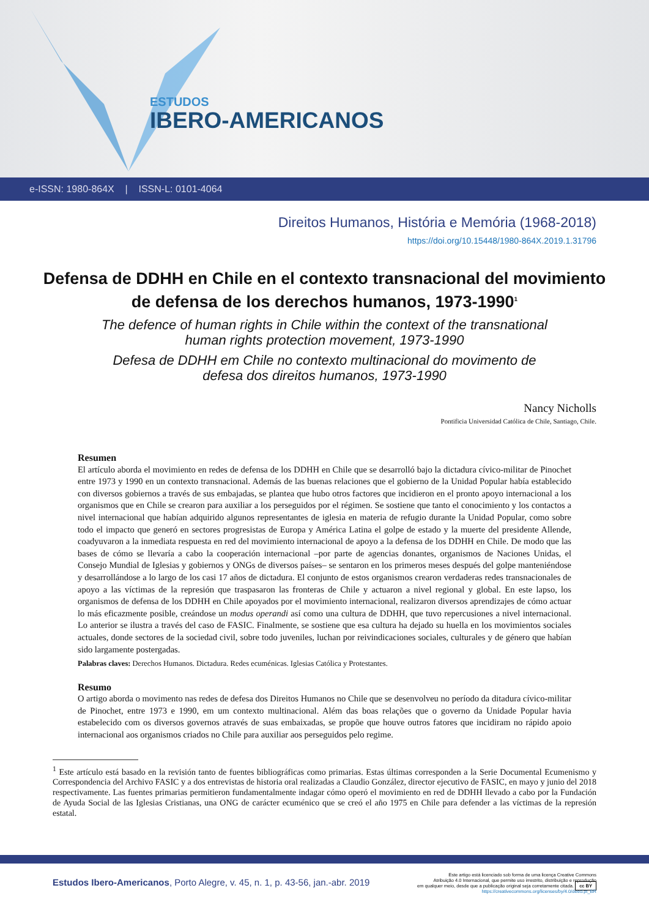ESTUDOS
IBERO-AMERICANOS
e-ISSN: 1980-864X | ISSN-L: 0101-4064
Direitos Humanos, História e Memória (1968-2018)
https://doi.org/10.15448/1980-864X.2019.1.31796
Defensa de DDHH en Chile en el contexto transnacional del movimiento de defensa de los derechos humanos, 1973-1990<sup>1</sup>
The defence of human rights in Chile within the context of the transnational human rights protection movement, 1973-1990
Defesa de DDHH em Chile no contexto multinacional do movimento de defesa dos direitos humanos, 1973-1990
Nancy Nicholls
Pontificia Universidad Católica de Chile, Santiago, Chile.
Resumen
El artículo aborda el movimiento en redes de defensa de los DDHH en Chile que se desarrolló bajo la dictadura cívico-militar de Pinochet entre 1973 y 1990 en un contexto transnacional. Además de las buenas relaciones que el gobierno de la Unidad Popular había establecido con diversos gobiernos a través de sus embajadas, se plantea que hubo otros factores que incidieron en el pronto apoyo internacional a los organismos que en Chile se crearon para auxiliar a los perseguidos por el régimen. Se sostiene que tanto el conocimiento y los contactos a nivel internacional que habían adquirido algunos representantes de iglesia en materia de refugio durante la Unidad Popular, como sobre todo el impacto que generó en sectores progresistas de Europa y América Latina el golpe de estado y la muerte del presidente Allende, coadyuvaron a la inmediata respuesta en red del movimiento internacional de apoyo a la defensa de los DDHH en Chile. De modo que las bases de cómo se llevaría a cabo la cooperación internacional –por parte de agencias donantes, organismos de Naciones Unidas, el Consejo Mundial de Iglesias y gobiernos y ONGs de diversos países– se sentaron en los primeros meses después del golpe manteniéndose y desarrollándose a lo largo de los casi 17 años de dictadura. El conjunto de estos organismos crearon verdaderas redes transnacionales de apoyo a las víctimas de la represión que traspasaron las fronteras de Chile y actuaron a nivel regional y global. En este lapso, los organismos de defensa de los DDHH en Chile apoyados por el movimiento internacional, realizaron diversos aprendizajes de cómo actuar lo más eficazmente posible, creándose un modus operandi así como una cultura de DDHH, que tuvo repercusiones a nivel internacional. Lo anterior se ilustra a través del caso de FASIC. Finalmente, se sostiene que esa cultura ha dejado su huella en los movimientos sociales actuales, donde sectores de la sociedad civil, sobre todo juveniles, luchan por reivindicaciones sociales, culturales y de género que habían sido largamente postergadas.
Palabras claves: Derechos Humanos. Dictadura. Redes ecuménicas. Iglesias Católica y Protestantes.
Resumo
O artigo aborda o movimento nas redes de defesa dos Direitos Humanos no Chile que se desenvolveu no período da ditadura cívico-militar de Pinochet, entre 1973 e 1990, em um contexto multinacional. Além das boas relações que o governo da Unidade Popular havia estabelecido com os diversos governos através de suas embaixadas, se propõe que houve outros fatores que incidiram no rápido apoio internacional aos organismos criados no Chile para auxiliar aos perseguidos pelo regime.
<sup>1</sup> Este artículo está basado en la revisión tanto de fuentes bibliográficas como primarias. Estas últimas corresponden a la Serie Documental Ecumenismo y Correspondencia del Archivo FASIC y a dos entrevistas de historia oral realizadas a Claudio González, director ejecutivo de FASIC, en mayo y junio del 2018 respectivamente. Las fuentes primarias permitieron fundamentalmente indagar cómo operó el movimiento en red de DDHH llevado a cabo por la Fundación de Ayuda Social de las Iglesias Cristianas, una ONG de carácter ecuménico que se creó el año 1975 en Chile para defender a las víctimas de la represión estatal.
Estudos Ibero-Americanos, Porto Alegre, v. 45, n. 1, p. 43-56, jan.-abr. 2019
Este artigo está licenciado sob forma de uma licença Creative Commons
Atribuição 4.0 Internacional, que permite uso irrestrito, distribuição e reprodução
em qualquer meio, desde que a publicação original seja corretamente citada. cc BY
https://creativecommons.org/licenses/by/4.0/deed.pt_BR